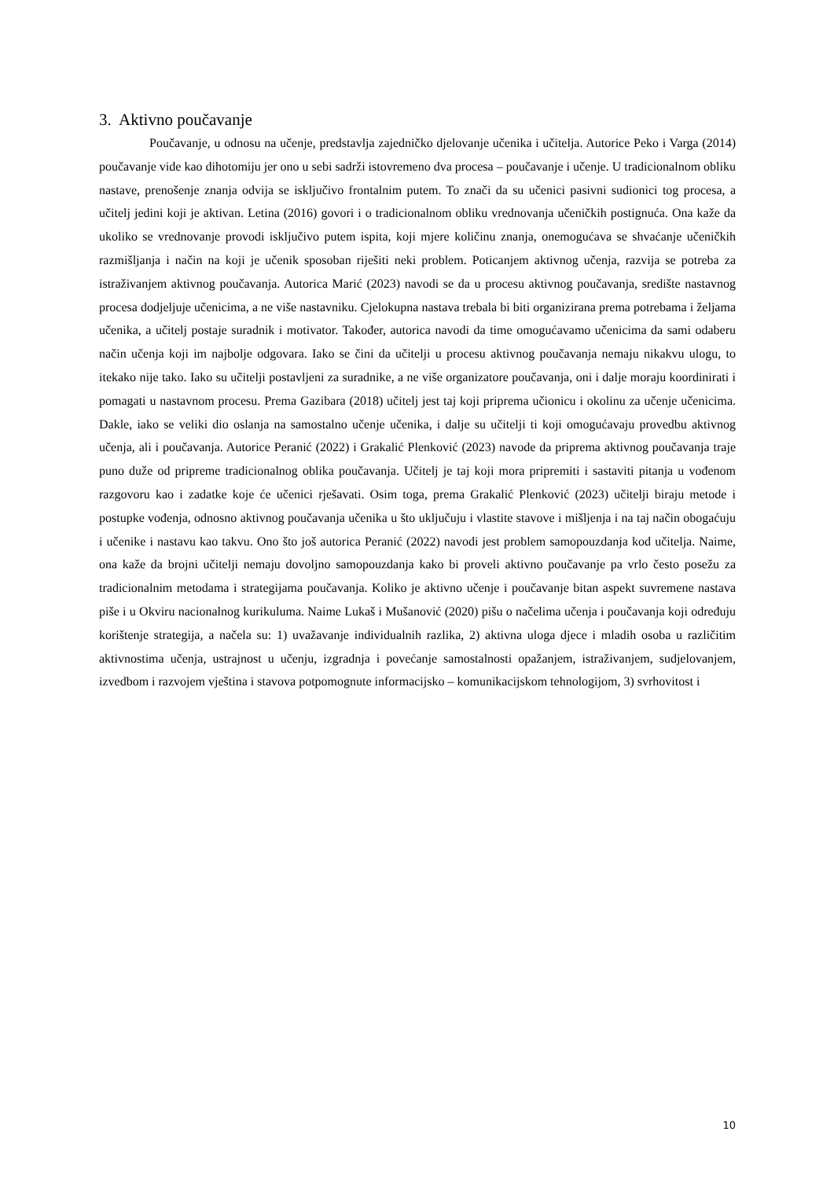3. Aktivno poučavanje
Poučavanje, u odnosu na učenje, predstavlja zajedničko djelovanje učenika i učitelja. Autorice Peko i Varga (2014) poučavanje vide kao dihotomiju jer ono u sebi sadrži istovremeno dva procesa – poučavanje i učenje. U tradicionalnom obliku nastave, prenošenje znanja odvija se isključivo frontalnim putem. To znači da su učenici pasivni sudionici tog procesa, a učitelj jedini koji je aktivan. Letina (2016) govori i o tradicionalnom obliku vrednovanja učeničkih postignuća. Ona kaže da ukoliko se vrednovanje provodi isključivo putem ispita, koji mjere količinu znanja, onemogućava se shvaćanje učeničkih razmišljanja i način na koji je učenik sposoban riješiti neki problem. Poticanjem aktivnog učenja, razvija se potreba za istraživanjem aktivnog poučavanja. Autorica Marić (2023) navodi se da u procesu aktivnog poučavanja, središte nastavnog procesa dodjeljuje učenicima, a ne više nastavniku. Cjelokupna nastava trebala bi biti organizirana prema potrebama i željama učenika, a učitelj postaje suradnik i motivator. Također, autorica navodi da time omogućavamo učenicima da sami odaberu način učenja koji im najbolje odgovara. Iako se čini da učitelji u procesu aktivnog poučavanja nemaju nikakvu ulogu, to itekako nije tako. Iako su učitelji postavljeni za suradnike, a ne više organizatore poučavanja, oni i dalje moraju koordinirati i pomagati u nastavnom procesu. Prema Gazibara (2018) učitelj jest taj koji priprema učionicu i okolinu za učenje učenicima. Dakle, iako se veliki dio oslanja na samostalno učenje učenika, i dalje su učitelji ti koji omogućavaju provedbu aktivnog učenja, ali i poučavanja. Autorice Peranić (2022) i Grakalić Plenković (2023) navode da priprema aktivnog poučavanja traje puno duže od pripreme tradicionalnog oblika poučavanja. Učitelj je taj koji mora pripremiti i sastaviti pitanja u vođenom razgovoru kao i zadatke koje će učenici rješavati. Osim toga, prema Grakalić Plenković (2023) učitelji biraju metode i postupke vođenja, odnosno aktivnog poučavanja učenika u što uključuju i vlastite stavove i mišljenja i na taj način obogaćuju i učenike i nastavu kao takvu. Ono što još autorica Peranić (2022) navodi jest problem samopouzdanja kod učitelja. Naime, ona kaže da brojni učitelji nemaju dovoljno samopouzdanja kako bi proveli aktivno poučavanje pa vrlo često posežu za tradicionalnim metodama i strategijama poučavanja. Koliko je aktivno učenje i poučavanje bitan aspekt suvremene nastava piše i u Okviru nacionalnog kurikuluma. Naime Lukaš i Mušanović (2020) pišu o načelima učenja i poučavanja koji određuju korištenje strategija, a načela su: 1) uvažavanje individualnih razlika, 2) aktivna uloga djece i mladih osoba u različitim aktivnostima učenja, ustrajnost u učenju, izgradnja i povećanje samostalnosti opažanjem, istraživanjem, sudjelovanjem, izvedbom i razvojem vještina i stavova potpomognute informacijsko – komunikacijskom tehnologijom, 3) svrhovitost i
10